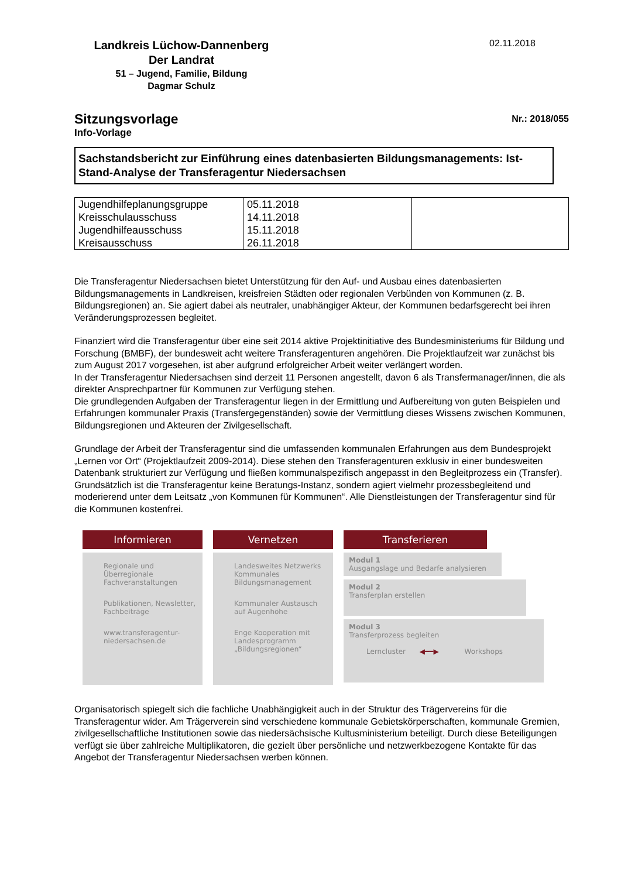Landkreis Lüchow-Dannenberg
Der Landrat
51 – Jugend, Familie, Bildung
Dagmar Schulz
02.11.2018
Nr.: 2018/055
Sitzungsvorlage
Info-Vorlage
Sachstandsbericht zur Einführung eines datenbasierten Bildungsmanagements: Ist-Stand-Analyse der Transferagentur Niedersachsen
| Jugendhilfeplanungsgruppe Kreisschulausschuss Jugendhilfeausschuss Kreisausschuss | 05.11.2018 14.11.2018 15.11.2018 26.11.2018 | |
Die Transferagentur Niedersachsen bietet Unterstützung für den Auf- und Ausbau eines datenbasierten Bildungsmanagements in Landkreisen, kreisfreien Städten oder regionalen Verbünden von Kommunen (z. B. Bildungsregionen) an. Sie agiert dabei als neutraler, unabhängiger Akteur, der Kommunen bedarfsgerecht bei ihren Veränderungsprozessen begleitet.
Finanziert wird die Transferagentur über eine seit 2014 aktive Projektinitiative des Bundesministeriums für Bildung und Forschung (BMBF), der bundesweit acht weitere Transferagenturen angehören. Die Projektlaufzeit war zunächst bis zum August 2017 vorgesehen, ist aber aufgrund erfolgreicher Arbeit weiter verlängert worden.
In der Transferagentur Niedersachsen sind derzeit 11 Personen angestellt, davon 6 als Transfermanager/innen, die als direkter Ansprechpartner für Kommunen zur Verfügung stehen.
Die grundlegenden Aufgaben der Transferagentur liegen in der Ermittlung und Aufbereitung von guten Beispielen und Erfahrungen kommunaler Praxis (Transfergegenständen) sowie der Vermittlung dieses Wissens zwischen Kommunen, Bildungsregionen und Akteuren der Zivilgesellschaft.
Grundlage der Arbeit der Transferagentur sind die umfassenden kommunalen Erfahrungen aus dem Bundesprojekt „Lernen vor Ort“ (Projektlaufzeit 2009-2014). Diese stehen den Transferagenturen exklusiv in einer bundesweiten Datenbank strukturiert zur Verfügung und fließen kommunalspezifisch angepasst in den Begleitprozess ein (Transfer). Grundsätzlich ist die Transferagentur keine Beratungs-Instanz, sondern agiert vielmehr prozessbegleitend und moderierend unter dem Leitsatz „von Kommunen für Kommunen“. Alle Dienstleistungen der Transferagentur sind für die Kommunen kostenfrei.
Informieren
Regionale und Überregionale Fachveranstaltungen
Publikationen, Newsletter, Fachbeiträge
www.transferagentur-niedersachsen.de
Vernetzen
Landesweites Netzwerks Kommunales Bildungsmanagement
Kommunaler Austausch auf Augenhöhe
Enge Kooperation mit Landesprogramm „Bildungsregionen“
Transferieren
Modul 1
Ausgangslage und Bedarfe analysieren
Modul 2
Transferplan erstellen
Modul 3
Transferprozess begleiten
Lerncluster ◀━━▶ Workshops
Organisatorisch spiegelt sich die fachliche Unabhängigkeit auch in der Struktur des Trägervereins für die Transferagentur wider. Am Trägerverein sind verschiedene kommunale Gebietskörperschaften, kommunale Gremien, zivilgesellschaftliche Institutionen sowie das niedersächsische Kultusministerium beteiligt. Durch diese Beteiligungen verfügt sie über zahlreiche Multiplikatoren, die gezielt über persönliche und netzwerkbezogene Kontakte für das Angebot der Transferagentur Niedersachsen werben können.